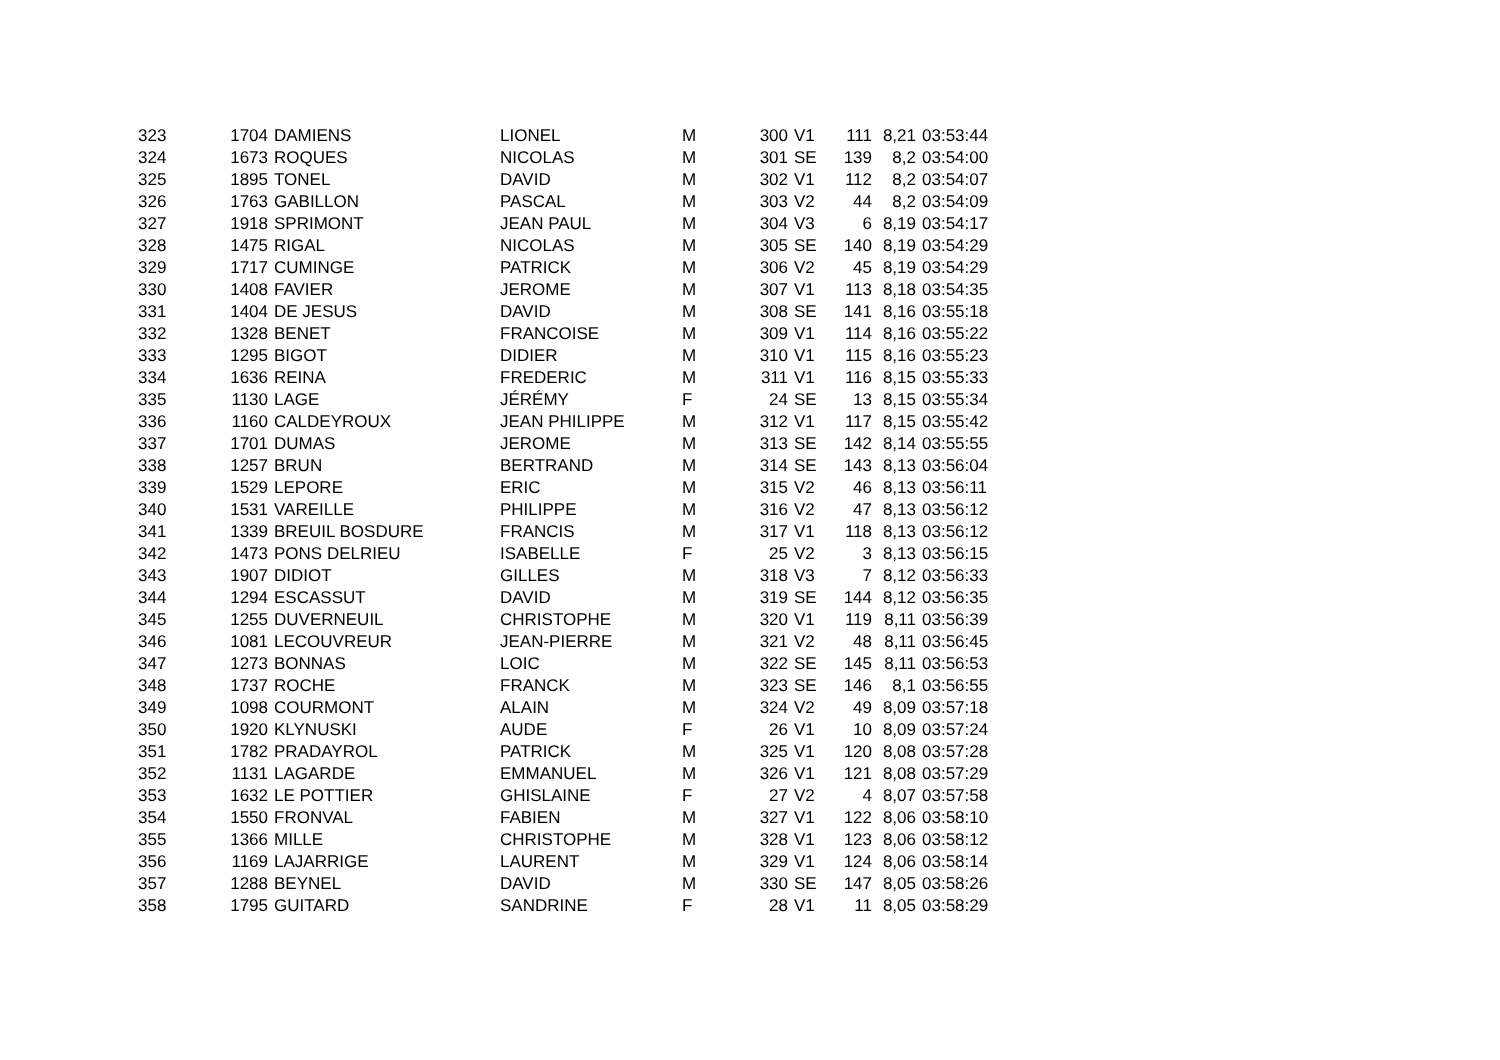| 323 | 1704 | DAMIENS | LIONEL | M | 300 | V1 | 111 | 8,21 | 03:53:44 |
| 324 | 1673 | ROQUES | NICOLAS | M | 301 | SE | 139 | 8,2 | 03:54:00 |
| 325 | 1895 | TONEL | DAVID | M | 302 | V1 | 112 | 8,2 | 03:54:07 |
| 326 | 1763 | GABILLON | PASCAL | M | 303 | V2 | 44 | 8,2 | 03:54:09 |
| 327 | 1918 | SPRIMONT | JEAN PAUL | M | 304 | V3 | 6 | 8,19 | 03:54:17 |
| 328 | 1475 | RIGAL | NICOLAS | M | 305 | SE | 140 | 8,19 | 03:54:29 |
| 329 | 1717 | CUMINGE | PATRICK | M | 306 | V2 | 45 | 8,19 | 03:54:29 |
| 330 | 1408 | FAVIER | JEROME | M | 307 | V1 | 113 | 8,18 | 03:54:35 |
| 331 | 1404 | DE JESUS | DAVID | M | 308 | SE | 141 | 8,16 | 03:55:18 |
| 332 | 1328 | BENET | FRANCOISE | M | 309 | V1 | 114 | 8,16 | 03:55:22 |
| 333 | 1295 | BIGOT | DIDIER | M | 310 | V1 | 115 | 8,16 | 03:55:23 |
| 334 | 1636 | REINA | FREDERIC | M | 311 | V1 | 116 | 8,15 | 03:55:33 |
| 335 | 1130 | LAGE | JÉRÉMY | F | 24 | SE | 13 | 8,15 | 03:55:34 |
| 336 | 1160 | CALDEYROUX | JEAN PHILIPPE | M | 312 | V1 | 117 | 8,15 | 03:55:42 |
| 337 | 1701 | DUMAS | JEROME | M | 313 | SE | 142 | 8,14 | 03:55:55 |
| 338 | 1257 | BRUN | BERTRAND | M | 314 | SE | 143 | 8,13 | 03:56:04 |
| 339 | 1529 | LEPORE | ERIC | M | 315 | V2 | 46 | 8,13 | 03:56:11 |
| 340 | 1531 | VAREILLE | PHILIPPE | M | 316 | V2 | 47 | 8,13 | 03:56:12 |
| 341 | 1339 | BREUIL BOSDURE | FRANCIS | M | 317 | V1 | 118 | 8,13 | 03:56:12 |
| 342 | 1473 | PONS DELRIEU | ISABELLE | F | 25 | V2 | 3 | 8,13 | 03:56:15 |
| 343 | 1907 | DIDIOT | GILLES | M | 318 | V3 | 7 | 8,12 | 03:56:33 |
| 344 | 1294 | ESCASSUT | DAVID | M | 319 | SE | 144 | 8,12 | 03:56:35 |
| 345 | 1255 | DUVERNEUIL | CHRISTOPHE | M | 320 | V1 | 119 | 8,11 | 03:56:39 |
| 346 | 1081 | LECOUVREUR | JEAN-PIERRE | M | 321 | V2 | 48 | 8,11 | 03:56:45 |
| 347 | 1273 | BONNAS | LOIC | M | 322 | SE | 145 | 8,11 | 03:56:53 |
| 348 | 1737 | ROCHE | FRANCK | M | 323 | SE | 146 | 8,1 | 03:56:55 |
| 349 | 1098 | COURMONT | ALAIN | M | 324 | V2 | 49 | 8,09 | 03:57:18 |
| 350 | 1920 | KLYNUSKI | AUDE | F | 26 | V1 | 10 | 8,09 | 03:57:24 |
| 351 | 1782 | PRADAYROL | PATRICK | M | 325 | V1 | 120 | 8,08 | 03:57:28 |
| 352 | 1131 | LAGARDE | EMMANUEL | M | 326 | V1 | 121 | 8,08 | 03:57:29 |
| 353 | 1632 | LE POTTIER | GHISLAINE | F | 27 | V2 | 4 | 8,07 | 03:57:58 |
| 354 | 1550 | FRONVAL | FABIEN | M | 327 | V1 | 122 | 8,06 | 03:58:10 |
| 355 | 1366 | MILLE | CHRISTOPHE | M | 328 | V1 | 123 | 8,06 | 03:58:12 |
| 356 | 1169 | LAJARRIGE | LAURENT | M | 329 | V1 | 124 | 8,06 | 03:58:14 |
| 357 | 1288 | BEYNEL | DAVID | M | 330 | SE | 147 | 8,05 | 03:58:26 |
| 358 | 1795 | GUITARD | SANDRINE | F | 28 | V1 | 11 | 8,05 | 03:58:29 |